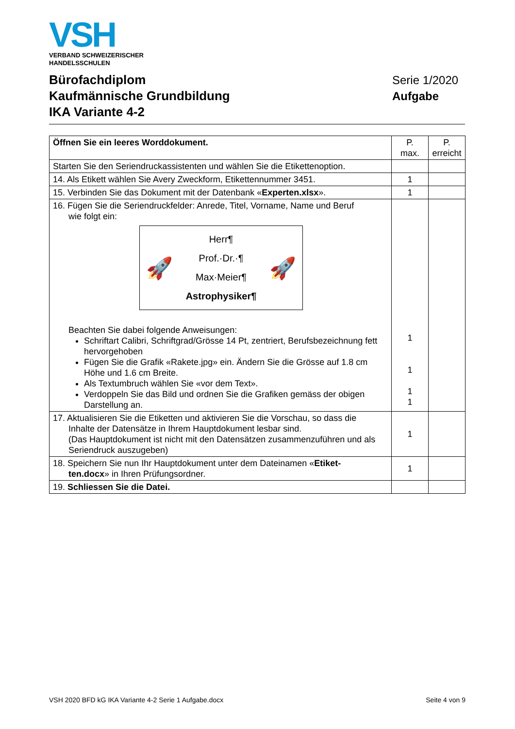VSH
VERBAND SCHWEIZERISCHER
HANDELSSCHULEN
Bürofachdiplom
Kaufmännische Grundbildung
IKA Variante 4-2
Serie 1/2020
Aufgabe
| Öffnen Sie ein leeres Worddokument. | P. max. | P. erreicht |
| Starten Sie den Seriendruckassistenten und wählen Sie die Etikettenoption. | | |
| 14. Als Etikett wählen Sie Avery Zweckform, Etikettennummer 3451. | 1 | |
| 15. Verbinden Sie das Dokument mit der Datenbank « Experten.xlsx ». | 1 | |
| 16. Fügen Sie die Seriendruckfelder: Anrede, Titel, Vorname, Name und Beruf wie folgt ein: 🚀 Herr¶ Prof.·Dr.·¶ Max·Meier¶ Astrophysiker¶ 🚀 Beachten Sie dabei folgende Anweisungen: Schriftart Calibri, Schriftgrad/Grösse 14 Pt, zentriert, Berufsbezeichnung fett hervorgehoben Fügen Sie die Grafik «Rakete.jpg» ein. Ändern Sie die Grösse auf 1.8 cm Höhe und 1.6 cm Breite. Als Textumbruch wählen Sie «vor dem Text». Verdoppeln Sie das Bild und ordnen Sie die Grafiken gemäss der obigen Darstellung an. | 1 1 1 1 | |
| 17. Aktualisieren Sie die Etiketten und aktivieren Sie die Vorschau, so dass die Inhalte der Datensätze in Ihrem Hauptdokument lesbar sind. (Das Hauptdokument ist nicht mit den Datensätzen zusammenzuführen und als Seriendruck auszugeben) | 1 | |
| 18. Speichern Sie nun Ihr Hauptdokument unter dem Dateinamen « Etiket- ten.docx » in Ihren Prüfungsordner. | 1 | |
| 19. Schliessen Sie die Datei. | | |
VSH 2020 BFD kG IKA Variante 4-2 Serie 1 Aufgabe.docx Seite 4 von 9